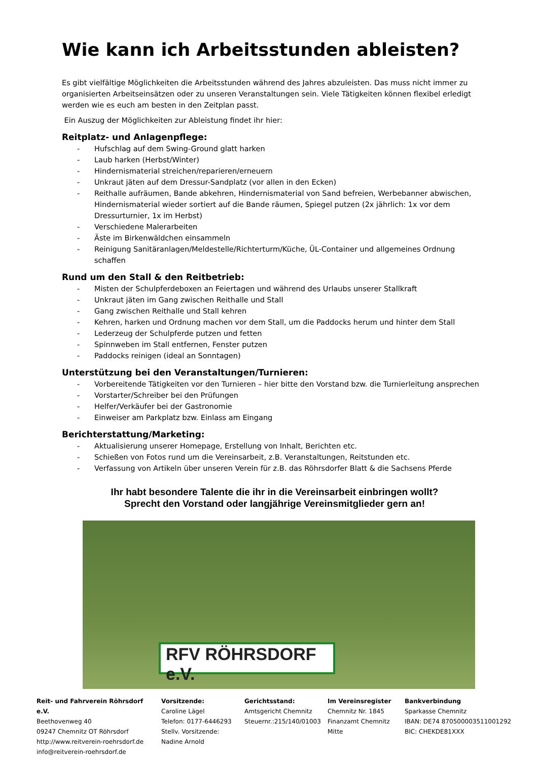Wie kann ich Arbeitsstunden ableisten?
Es gibt vielfältige Möglichkeiten die Arbeitsstunden während des Jahres abzuleisten. Das muss nicht immer zu organisierten Arbeitseinsätzen oder zu unseren Veranstaltungen sein. Viele Tätigkeiten können flexibel erledigt werden wie es euch am besten in den Zeitplan passt.
Ein Auszug der Möglichkeiten zur Ableistung findet ihr hier:
Reitplatz- und Anlagenpflege:
- Hufschlag auf dem Swing-Ground glatt harken
- Laub harken (Herbst/Winter)
- Hindernismaterial streichen/reparieren/erneuern
- Unkraut jäten auf dem Dressur-Sandplatz (vor allen in den Ecken)
- Reithalle aufräumen, Bande abkehren, Hindernismaterial von Sand befreien, Werbebanner abwischen, Hindernismaterial wieder sortiert auf die Bande räumen, Spiegel putzen (2x jährlich: 1x vor dem Dressurturnier, 1x im Herbst)
- Verschiedene Malerarbeiten
- Äste im Birkenwäldchen einsammeln
- Reinigung Sanitäranlagen/Meldestelle/Richterturm/Küche, ÜL-Container und allgemeines Ordnung schaffen
Rund um den Stall & den Reitbetrieb:
- Misten der Schulpferdeboxen an Feiertagen und während des Urlaubs unserer Stallkraft
- Unkraut jäten im Gang zwischen Reithalle und Stall
- Gang zwischen Reithalle und Stall kehren
- Kehren, harken und Ordnung machen vor dem Stall, um die Paddocks herum und hinter dem Stall
- Lederzeug der Schulpferde putzen und fetten
- Spinnweben im Stall entfernen, Fenster putzen
- Paddocks reinigen (ideal an Sonntagen)
Unterstützung bei den Veranstaltungen/Turnieren:
- Vorbereitende Tätigkeiten vor den Turnieren – hier bitte den Vorstand bzw. die Turnierleitung ansprechen
- Vorstarter/Schreiber bei den Prüfungen
- Helfer/Verkäufer bei der Gastronomie
- Einweiser am Parkplatz bzw. Einlass am Eingang
Berichterstattung/Marketing:
- Aktualisierung unserer Homepage, Erstellung von Inhalt, Berichten etc.
- Schießen von Fotos rund um die Vereinsarbeit, z.B. Veranstaltungen, Reitstunden etc.
- Verfassung von Artikeln über unseren Verein für z.B. das Röhrsdorfer Blatt & die Sachsens Pferde
Ihr habt besondere Talente die ihr in die Vereinsarbeit einbringen wollt?
Sprecht den Vorstand oder langjährige Vereinsmitglieder gern an!
RFV RÖHRSDORF e.V.
Reit- und Fahrverein Röhrsdorf e.V.
Beethovenweg 40
09247 Chemnitz OT Röhrsdorf
http://www.reitverein-roehrsdorf.de
info@reitverein-roehrsdorf.de
Vorsitzende:
Caroline Lägel
Telefon: 0177-6446293
Stellv. Vorsitzende:
Nadine Arnold
Gerichtsstand:
Amtsgericht Chemnitz
Steuernr.:215/140/01003
Im Vereinsregister
Chemnitz Nr. 1845
Finanzamt Chemnitz
Mitte
Bankverbindung
Sparkasse Chemnitz
IBAN: DE74 870500003511001292
BIC: CHEKDE81XXX